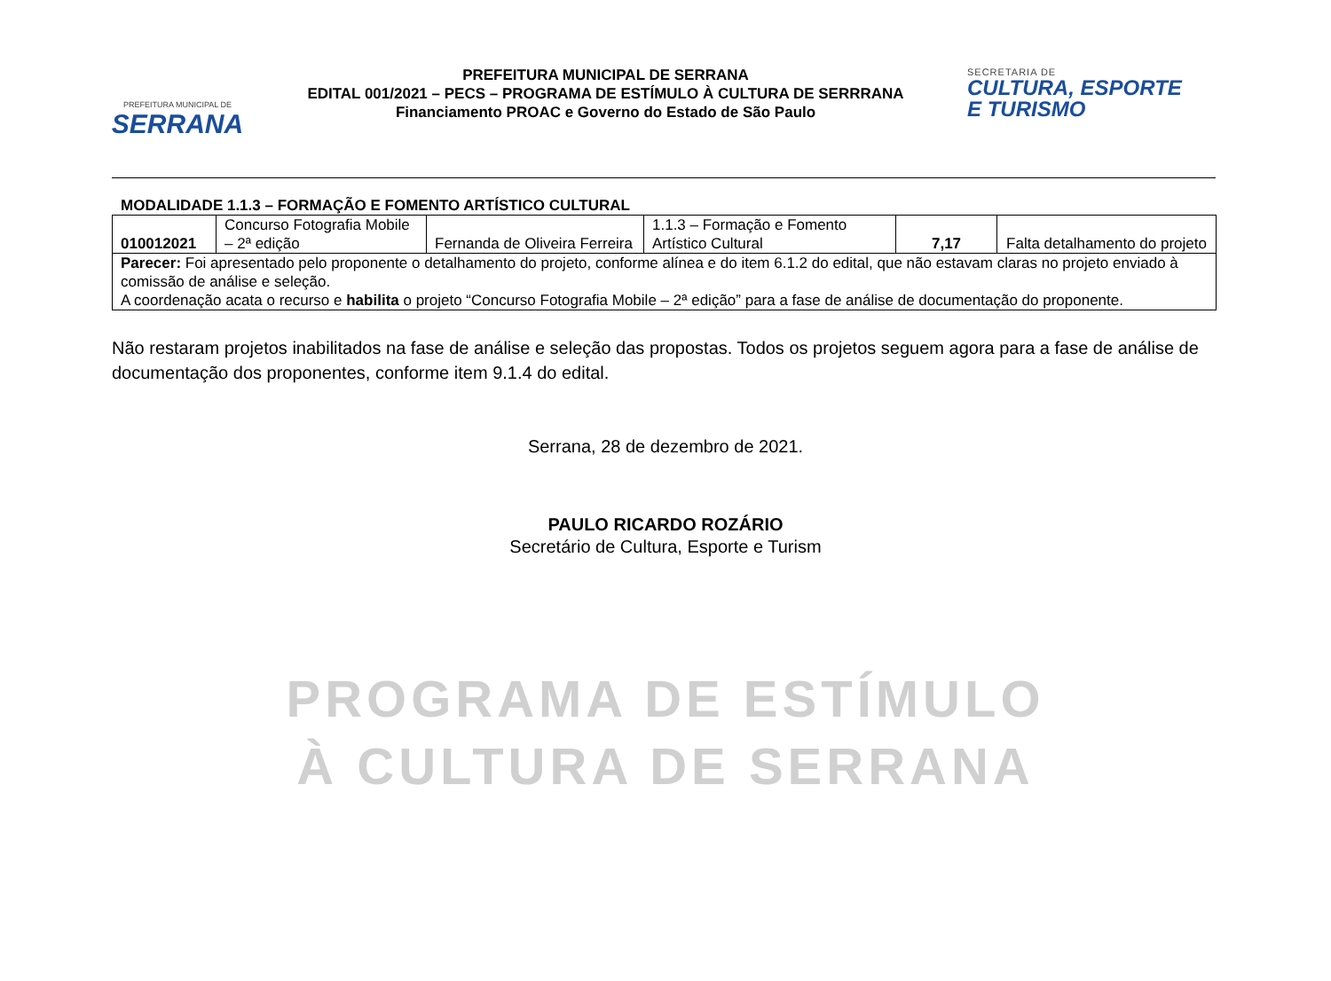PREFEITURA MUNICIPAL DE
SERRANA
PREFEITURA MUNICIPAL DE SERRANA
EDITAL 001/2021 – PECS – PROGRAMA DE ESTÍMULO À CULTURA DE SERRRANA
Financiamento PROAC e Governo do Estado de São Paulo
SECRETARIA DE
CULTURA, ESPORTE
E TURISMO
MODALIDADE 1.1.3 – FORMAÇÃO E FOMENTO ARTÍSTICO CULTURAL
| 010012021 | Concurso Fotografia Mobile – 2ª edição | Fernanda de Oliveira Ferreira | 1.1.3 – Formação e Fomento Artístico Cultural | 7,17 | Falta detalhamento do projeto |
| Parecer: Foi apresentado pelo proponente o detalhamento do projeto, conforme alínea e do item 6.1.2 do edital, que não estavam claras no projeto enviado à comissão de análise e seleção. A coordenação acata o recurso e habilita o projeto “Concurso Fotografia Mobile – 2ª edição” para a fase de análise de documentação do proponente. | | | | | |
Não restaram projetos inabilitados na fase de análise e seleção das propostas. Todos os projetos seguem agora para a fase de análise de documentação dos proponentes, conforme item 9.1.4 do edital.
Serrana, 28 de dezembro de 2021.
PAULO RICARDO ROZÁRIO
Secretário de Cultura, Esporte e Turism
PROGRAMA DE ESTÍMULO
À CULTURA DE SERRANA